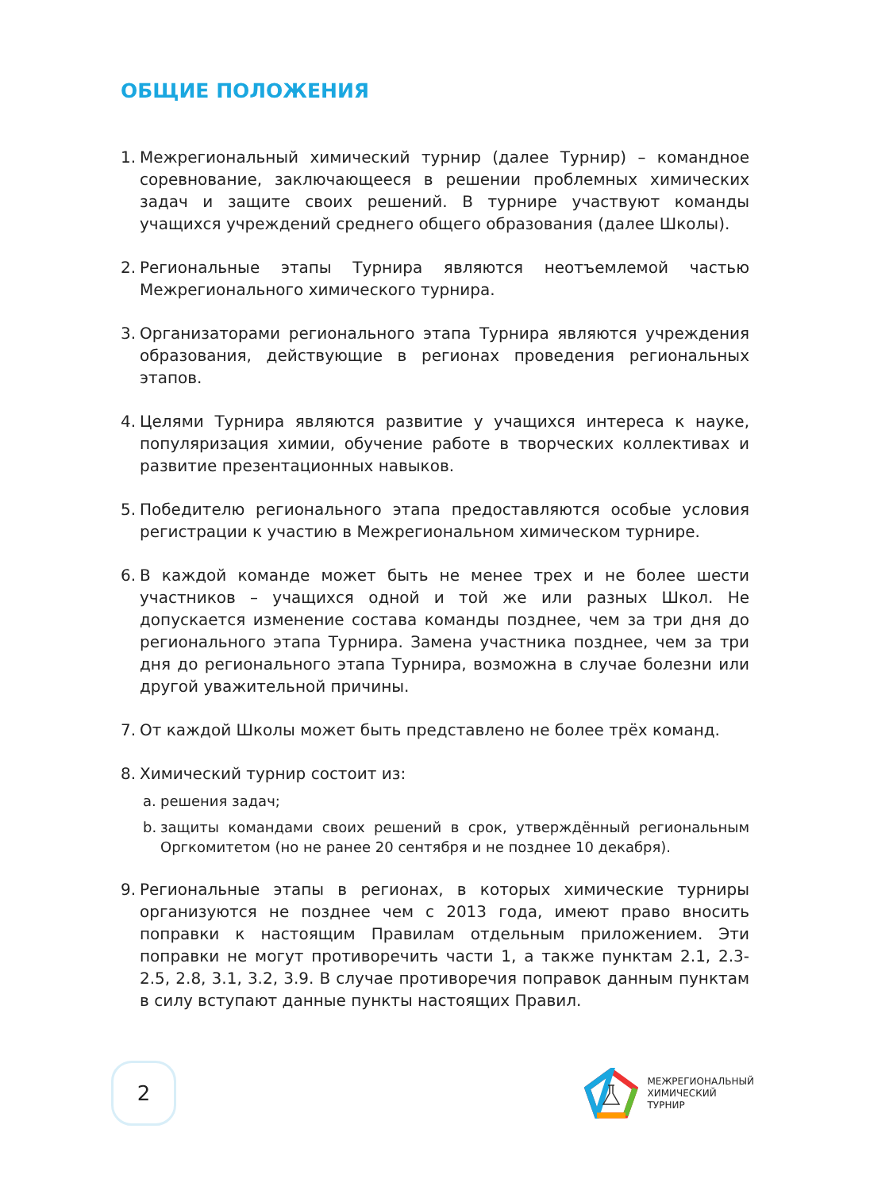ОБЩИЕ ПОЛОЖЕНИЯ
1. Межрегиональный химический турнир (далее Турнир) – командное соревнование, заключающееся в решении проблемных химических задач и защите своих решений. В турнире участвуют команды учащихся учреждений среднего общего образования (далее Школы).
2. Региональные этапы Турнира являются неотъемлемой частью Межрегионального химического турнира.
3. Организаторами регионального этапа Турнира являются учреждения образования, действующие в регионах проведения региональных этапов.
4. Целями Турнира являются развитие у учащихся интереса к науке, популяризация химии, обучение работе в творческих коллективах и развитие презентационных навыков.
5. Победителю регионального этапа предоставляются особые условия регистрации к участию в Межрегиональном химическом турнире.
6. В каждой команде может быть не менее трех и не более шести участников – учащихся одной и той же или разных Школ. Не допускается изменение состава команды позднее, чем за три дня до регионального этапа Турнира. Замена участника позднее, чем за три дня до регионального этапа Турнира, возможна в случае болезни или другой уважительной причины.
7. От каждой Школы может быть представлено не более трёх команд.
8. Химический турнир состоит из:
a. решения задач;
b. защиты командами своих решений в срок, утверждённый региональным Оргкомитетом (но не ранее 20 сентября и не позднее 10 декабря).
9. Региональные этапы в регионах, в которых химические турниры организуются не позднее чем с 2013 года, имеют право вносить поправки к настоящим Правилам отдельным приложением. Эти поправки не могут противоречить части 1, а также пунктам 2.1, 2.3-2.5, 2.8, 3.1, 3.2, 3.9. В случае противоречия поправок данным пунктам в силу вступают данные пункты настоящих Правил.
2
МЕЖРЕГИОНАЛЬНЫЙ
ХИМИЧЕСКИЙ
ТУРНИР